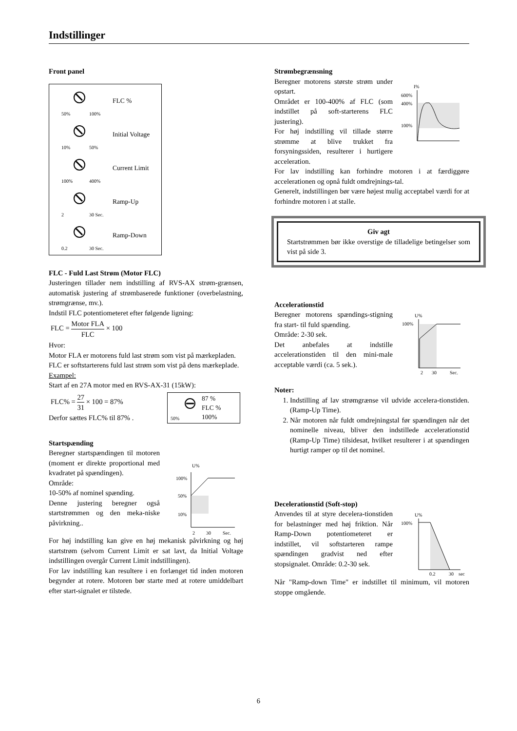Indstillinger
Front panel
50%
100%
FLC %
10%
50%
Initial Voltage
100%
400%
Current Limit
2
30 Sec.
Ramp-Up
0.2
30 Sec.
Ramp-Down
FLC - Fuld Last Strøm (Motor FLC)
Justeringen tillader nem indstilling af RVS-AX strøm-grænsen, automatisk justering af strømbaserede funktioner (overbelastning, strømgrænse, mv.).
Indstil FLC potentiometeret efter følgende ligning:
FLC = Motor FLA FLC × 100
Hvor:
Motor FLA er motorens fuld last strøm som vist på mærkepladen.
FLC er softstarterens fuld last strøm som vist på dens mærkeplade.
Exampel:
Start af en 27A motor med en RVS-AX-31 (15kW):
FLC% = 27 31 × 100 = 87%
Derfor sættes FLC% til 87% .
50%
87 %
FLC %
100%
Startspænding
Beregner startspændingen til motoren (moment er direkte proportional med kvadratet på spændingen).
Område:
10-50% af nominel spænding.
Denne justering beregner også startstrømmen og den meka-niske påvirkning..
U%
100%
50%
10%
2
30
Sec.
For høj indstilling kan give en høj mekanisk påvirkning og høj startstrøm (selvom Current Limit er sat lavt, da Initial Voltage indstillingen overgår Current Limit indstillingen).
For lav indstilling kan resultere i en forlænget tid inden motoren begynder at rotere. Motoren bør starte med at rotere umiddelbart efter start-signalet er tilstede.
Strømbegrænsning
Beregner motorens største strøm under opstart.
Området er 100-400% af FLC (som indstillet på soft-starterens FLC justering).
For høj indstilling vil tillade større strømme at blive trukket fra forsyningssiden, resulterer i hurtigere acceleration.
I%
600%
400%
100%
For lav indstilling kan forhindre motoren i at færdiggøre accelerationen og opnå fuldt omdrejnings-tal.
Generelt, indstillingen bør være højest mulig acceptabel værdi for at forhindre motoren i at stalle.
Giv agt
Startstrømmen bør ikke overstige de tilladelige betingelser som vist på side 3.
Accelerationstid
Beregner motorens spændings-stigning fra start- til fuld spænding.
Område: 2-30 sek.
Det anbefales at indstille accelerationstiden til den mini-male acceptable værdi (ca. 5 sek.).
U%
100%
2
30
Sec.
Noter:
1. Indstilling af lav strømgrænse vil udvide accelera-tionstiden.(Ramp-Up Time).
2. Når motoren når fuldt omdrejningstal før spændingen når det nominelle niveau, bliver den indstillede accelerationstid (Ramp-Up Time) tilsidesat, hvilket resulterer i at spændingen hurtigt ramper op til det nominel.
Decelerationstid (Soft-stop)
Anvendes til at styre decelera-tionstiden for belastninger med høj friktion. Når Ramp-Down potentiometeret er indstillet, vil softstarteren rampe spændingen gradvist ned efter stopsignalet. Område: 0.2-30 sek.
U%
100%
0.2
30
sec
Når "Ramp-down Time" er indstillet til minimum, vil motoren stoppe omgående.
6